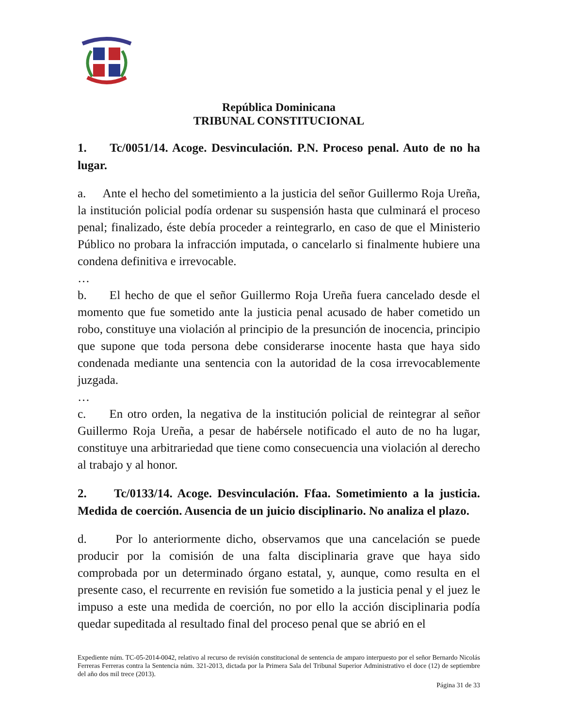República Dominicana
TRIBUNAL CONSTITUCIONAL
1. Tc/0051/14. Acoge. Desvinculación. P.N. Proceso penal. Auto de no ha lugar.
a. Ante el hecho del sometimiento a la justicia del señor Guillermo Roja Ureña, la institución policial podía ordenar su suspensión hasta que culminará el proceso penal; finalizado, éste debía proceder a reintegrarlo, en caso de que el Ministerio Público no probara la infracción imputada, o cancelarlo si finalmente hubiere una condena definitiva e irrevocable.
…
b. El hecho de que el señor Guillermo Roja Ureña fuera cancelado desde el momento que fue sometido ante la justicia penal acusado de haber cometido un robo, constituye una violación al principio de la presunción de inocencia, principio que supone que toda persona debe considerarse inocente hasta que haya sido condenada mediante una sentencia con la autoridad de la cosa irrevocablemente juzgada.
…
c. En otro orden, la negativa de la institución policial de reintegrar al señor Guillermo Roja Ureña, a pesar de habérsele notificado el auto de no ha lugar, constituye una arbitrariedad que tiene como consecuencia una violación al derecho al trabajo y al honor.
2. Tc/0133/14. Acoge. Desvinculación. Ffaa. Sometimiento a la justicia. Medida de coerción. Ausencia de un juicio disciplinario. No analiza el plazo.
d. Por lo anteriormente dicho, observamos que una cancelación se puede producir por la comisión de una falta disciplinaria grave que haya sido comprobada por un determinado órgano estatal, y, aunque, como resulta en el presente caso, el recurrente en revisión fue sometido a la justicia penal y el juez le impuso a este una medida de coerción, no por ello la acción disciplinaria podía quedar supeditada al resultado final del proceso penal que se abrió en el
Expediente núm. TC-05-2014-0042, relativo al recurso de revisión constitucional de sentencia de amparo interpuesto por el señor Bernardo Nicolás Ferreras Ferreras contra la Sentencia núm. 321-2013, dictada por la Primera Sala del Tribunal Superior Administrativo el doce (12) de septiembre del año dos mil trece (2013).
Página 31 de 33